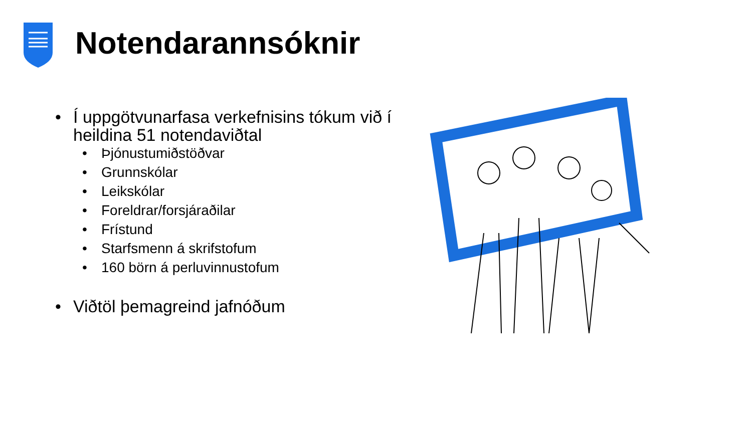Notendarannsóknir
• Í uppgötvunarfasa verkefnisins tókum við í heildina 51 notendaviðtal
• Þjónustumiðstöðvar
• Grunnskólar
• Leikskólar
• Foreldrar/forsjáraðilar
• Frístund
• Starfsmenn á skrifstofum
• 160 börn á perluvinnustofum
• Viðtöl þemagreind jafnóðum